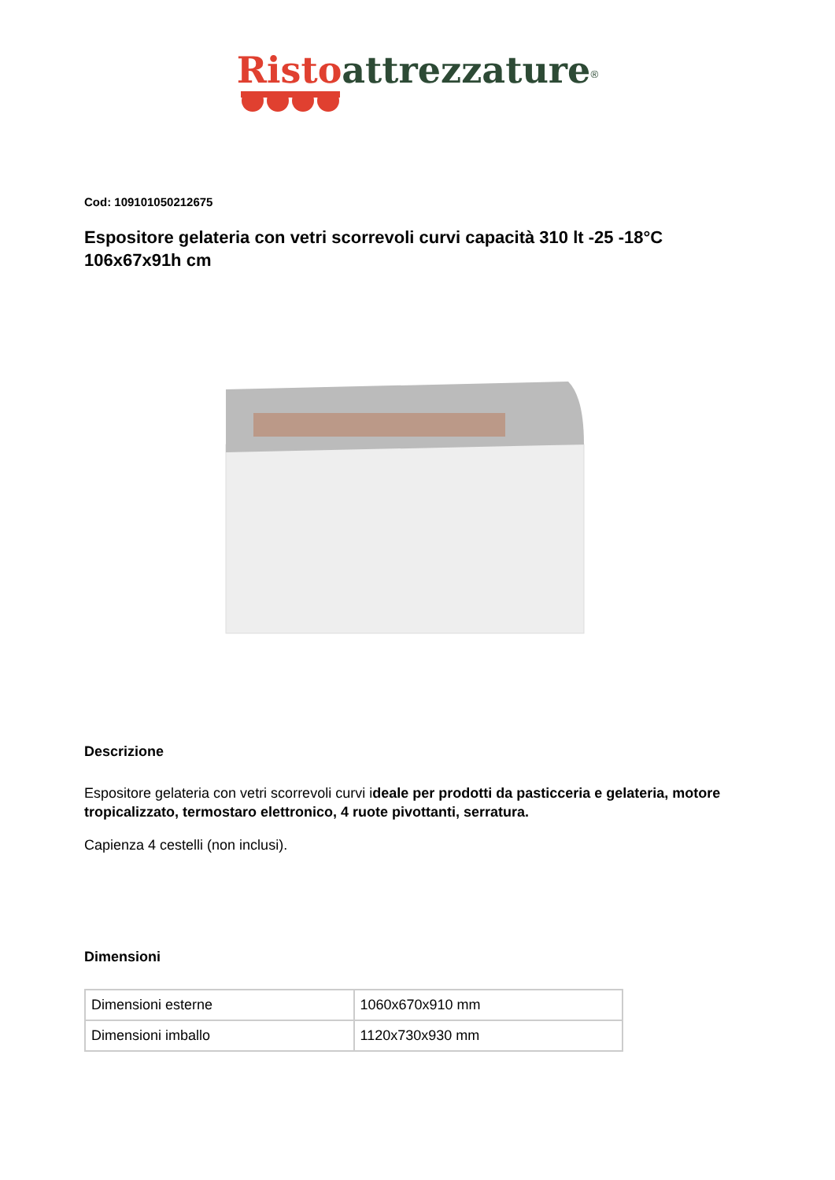Risto attrezzature<sup>®</sup>
Cod: 109101050212675
Espositore gelateria con vetri scorrevoli curvi capacità 310 lt -25 -18°C 106x67x91h cm
Descrizione
Espositore gelateria con vetri scorrevoli curvi ideale per prodotti da pasticceria e gelateria, motore tropicalizzato, termostaro elettronico, 4 ruote pivottanti, serratura.
Capienza 4 cestelli (non inclusi).
Dimensioni
| Dimensioni esterne | 1060x670x910 mm |
| Dimensioni imballo | 1120x730x930 mm |